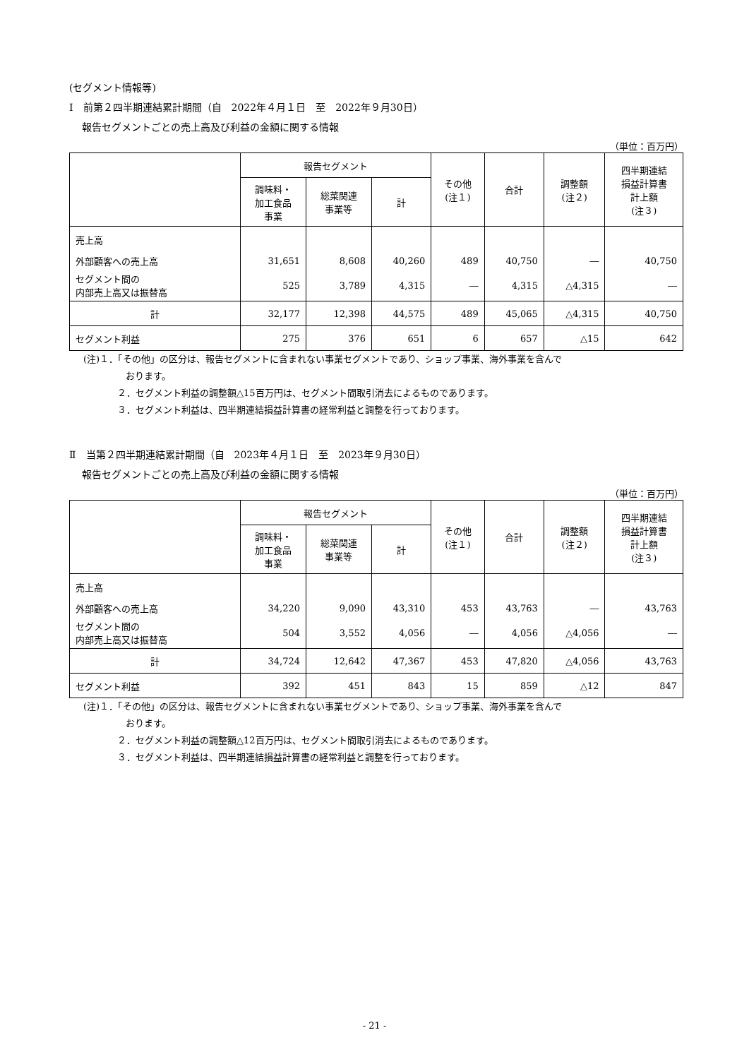(セグメント情報等)
Ⅰ　前第２四半期連結累計期間（自　2022年４月１日　至　2022年９月30日）
報告セグメントごとの売上高及び利益の金額に関する情報
（単位：百万円）
| | 報告セグメント | | | その他 (注１) | 合計 | 調整額 (注２) | 四半期連結 損益計算書 計上額 (注３) |
| --- | --- | --- | --- | --- | --- | --- | --- |
| | 調味料・ 加工食品 事業 | 総菜関連 事業等 | 計 | | | | |
| 売上高 | | | | | | | |
| 外部顧客への売上高 | 31,651 | 8,608 | 40,260 | 489 | 40,750 | ― | 40,750 |
| セグメント間の 内部売上高又は振替高 | 525 | 3,789 | 4,315 | ― | 4,315 | △4,315 | ― |
| 計 | 32,177 | 12,398 | 44,575 | 489 | 45,065 | △4,315 | 40,750 |
| セグメント利益 | 275 | 376 | 651 | 6 | 657 | △15 | 642 |
(注)１．「その他」の区分は、報告セグメントに含まれない事業セグメントであり、ショップ事業、海外事業を含んで
おります。
２．セグメント利益の調整額△15百万円は、セグメント間取引消去によるものであります。
３．セグメント利益は、四半期連結損益計算書の経常利益と調整を行っております。
Ⅱ　当第２四半期連結累計期間（自　2023年４月１日　至　2023年９月30日）
報告セグメントごとの売上高及び利益の金額に関する情報
（単位：百万円）
| | 報告セグメント | | | その他 (注１) | 合計 | 調整額 (注２) | 四半期連結 損益計算書 計上額 (注３) |
| --- | --- | --- | --- | --- | --- | --- | --- |
| | 調味料・ 加工食品 事業 | 総菜関連 事業等 | 計 | | | | |
| 売上高 | | | | | | | |
| 外部顧客への売上高 | 34,220 | 9,090 | 43,310 | 453 | 43,763 | ― | 43,763 |
| セグメント間の 内部売上高又は振替高 | 504 | 3,552 | 4,056 | ― | 4,056 | △4,056 | ― |
| 計 | 34,724 | 12,642 | 47,367 | 453 | 47,820 | △4,056 | 43,763 |
| セグメント利益 | 392 | 451 | 843 | 15 | 859 | △12 | 847 |
(注)１．「その他」の区分は、報告セグメントに含まれない事業セグメントであり、ショップ事業、海外事業を含んで
おります。
２．セグメント利益の調整額△12百万円は、セグメント間取引消去によるものであります。
３．セグメント利益は、四半期連結損益計算書の経常利益と調整を行っております。
- 21 -